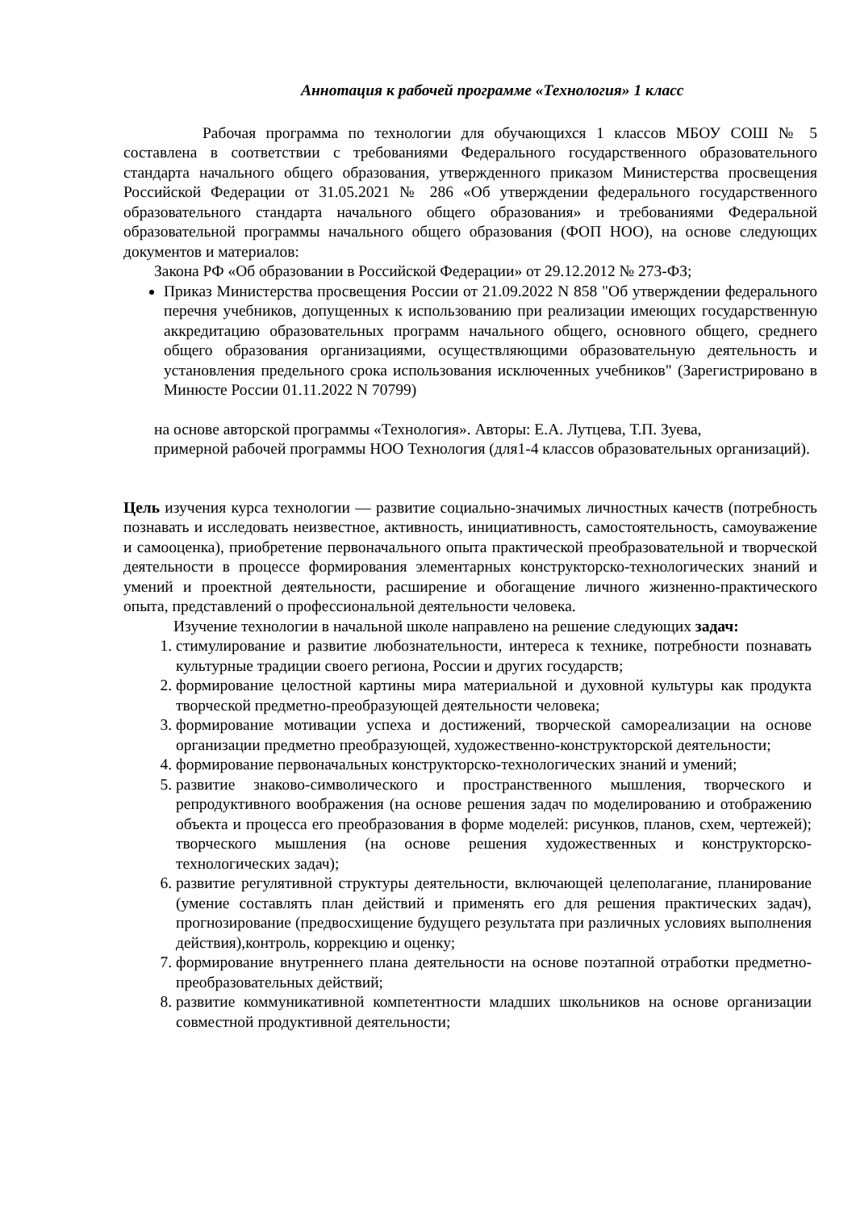Аннотация к рабочей программе «Технология» 1 класс
Рабочая программа по технологии для обучающихся 1 классов МБОУ СОШ № 5 составлена в соответствии с требованиями Федерального государственного образовательного стандарта начального общего образования, утвержденного приказом Министерства просвещения Российской Федерации от 31.05.2021 № 286 «Об утверждении федерального государственного образовательного стандарта начального общего образования» и требованиями Федеральной образовательной программы начального общего образования (ФОП НОО), на основе следующих документов и материалов:
Закона РФ «Об образовании в Российской Федерации» от 29.12.2012 № 273-ФЗ;
Приказ Министерства просвещения России от 21.09.2022 N 858 "Об утверждении федерального перечня учебников, допущенных к использованию при реализации имеющих государственную аккредитацию образовательных программ начального общего, основного общего, среднего общего образования организациями, осуществляющими образовательную деятельность и установления предельного срока использования исключенных учебников" (Зарегистрировано в Минюсте России 01.11.2022 N 70799)
на основе авторской программы «Технология». Авторы: Е.А. Лутцева, Т.П. Зуева,
примерной рабочей программы НОО Технология (для1-4 классов образовательных организаций).
Цель изучения курса технологии — развитие социально-значимых личностных качеств (потребность познавать и исследовать неизвестное, активность, инициативность, самостоятельность, самоуважение и самооценка), приобретение первоначального опыта практической преобразовательной и творческой деятельности в процессе формирования элементарных конструкторско-технологических знаний и умений и проектной деятельности, расширение и обогащение личного жизненно-практического опыта, представлений о профессиональной деятельности человека.
Изучение технологии в начальной школе направлено на решение следующих задач:
1. стимулирование и развитие любознательности, интереса к технике, потребности познавать культурные традиции своего региона, России и других государств;
2. формирование целостной картины мира материальной и духовной культуры как продукта творческой предметно-преобразующей деятельности человека;
3. формирование мотивации успеха и достижений, творческой самореализации на основе организации предметно преобразующей, художественно-конструкторской деятельности;
4. формирование первоначальных конструкторско-технологических знаний и умений;
5. развитие знаково-символического и пространственного мышления, творческого и репродуктивного воображения (на основе решения задач по моделированию и отображению объекта и процесса его преобразования в форме моделей: рисунков, планов, схем, чертежей); творческого мышления (на основе решения художественных и конструкторско-технологических задач);
6. развитие регулятивной структуры деятельности, включающей целеполагание, планирование (умение составлять план действий и применять его для решения практических задач), прогнозирование (предвосхищение будущего результата при различных условиях выполнения действия),контроль, коррекцию и оценку;
7. формирование внутреннего плана деятельности на основе поэтапной отработки предметно-преобразовательных действий;
8. развитие коммуникативной компетентности младших школьников на основе организации совместной продуктивной деятельности;